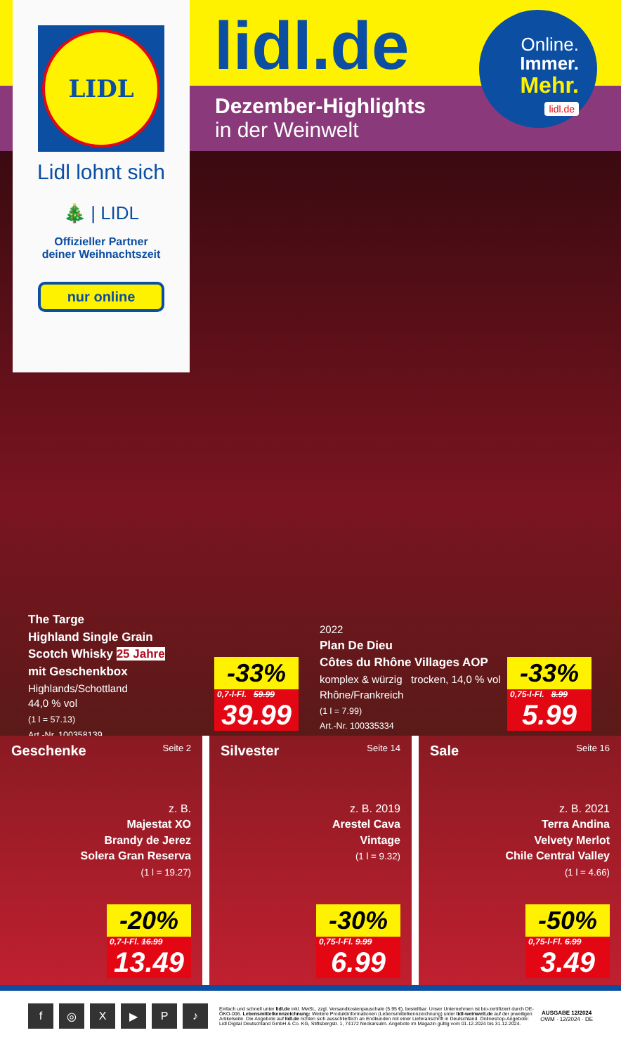LIDL
Lidl lohnt sich
🎄 | LIDL
Offizieller Partner
deiner Weihnachtszeit
nur online
lidl.de
Dezember-Highlights
in der Weinwelt
Online.
Immer.
Mehr.
lidl.de
The Targe
Highland Single Grain
Scotch Whisky 25 Jahre
mit Geschenkbox
Highlands/Schottland
44,0 % vol
(1 l = 57.13)
Art.-Nr. 100358139
-33%
0,7-l-Fl. 59.99
39.99
2022
Plan De Dieu
Côtes du Rhône Villages AOP
komplex & würzig trocken, 14,0 % vol
Rhône/Frankreich
(1 l = 7.99)
Art.-Nr. 100335334
-33%
0,75-l-Fl. 8.99
5.99
Geschenke Seite 2
z. B.
Majestat XO
Brandy de Jerez
Solera Gran Reserva
(1 l = 19.27)
-20%
0,7-l-Fl. 16.99
13.49
Silvester Seite 14
z. B. 2019
Arestel Cava
Vintage
(1 l = 9.32)
-30%
0,75-l-Fl. 9.99
6.99
Sale Seite 16
z. B. 2021
Terra Andina
Velvety Merlot
Chile Central Valley
(1 l = 4.66)
-50%
0,75-l-Fl. 6.99
3.49
f ◎ X ▶ P ♪
Einfach und schnell unter lidl.de inkl. MwSt., zzgl. Versandkostenpauschale (5.95 €), bestellbar. Unser Unternehmen ist bio-zertifiziert durch DE-ÖKO-006. Lebensmittelkennzeichnung: Weitere Produktinformationen (Lebensmittelkennzeichnung) unter lidl-weinwelt.de auf der jeweiligen Artikelseite. Die Angebote auf lidl.de richten sich ausschließlich an Endkunden mit einer Lieferanschrift in Deutschland. Onlineshop-Angebote: Lidl Digital Deutschland GmbH & Co. KG, Stiftsbergstr. 1, 74172 Neckarsulm. Angebote im Magazin gültig vom 01.12.2024 bis 31.12.2024.
AUSGABE 12/2024
OWM · 12/2024 · DE